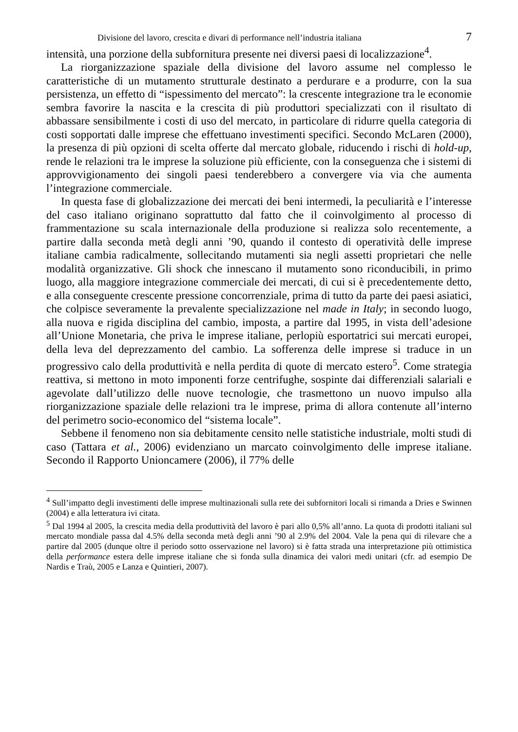Divisione del lavoro, crescita e divari di performance nell’industria italiana 7
intensità, una porzione della subfornitura presente nei diversi paesi di localizzazione<sup>4</sup>.
La riorganizzazione spaziale della divisione del lavoro assume nel complesso le caratteristiche di un mutamento strutturale destinato a perdurare e a produrre, con la sua persistenza, un effetto di “ispessimento del mercato”: la crescente integrazione tra le economie sembra favorire la nascita e la crescita di più produttori specializzati con il risultato di abbassare sensibilmente i costi di uso del mercato, in particolare di ridurre quella categoria di costi sopportati dalle imprese che effettuano investimenti specifici. Secondo McLaren (2000), la presenza di più opzioni di scelta offerte dal mercato globale, riducendo i rischi di hold-up, rende le relazioni tra le imprese la soluzione più efficiente, con la conseguenza che i sistemi di approvvigionamento dei singoli paesi tenderebbero a convergere via via che aumenta l’integrazione commerciale.
In questa fase di globalizzazione dei mercati dei beni intermedi, la peculiarità e l’interesse del caso italiano originano soprattutto dal fatto che il coinvolgimento al processo di frammentazione su scala internazionale della produzione si realizza solo recentemente, a partire dalla seconda metà degli anni ’90, quando il contesto di operatività delle imprese italiane cambia radicalmente, sollecitando mutamenti sia negli assetti proprietari che nelle modalità organizzative. Gli shock che innescano il mutamento sono riconducibili, in primo luogo, alla maggiore integrazione commerciale dei mercati, di cui si è precedentemente detto, e alla conseguente crescente pressione concorrenziale, prima di tutto da parte dei paesi asiatici, che colpisce severamente la prevalente specializzazione nel made in Italy; in secondo luogo, alla nuova e rigida disciplina del cambio, imposta, a partire dal 1995, in vista dell’adesione all’Unione Monetaria, che priva le imprese italiane, perlopiù esportatrici sui mercati europei, della leva del deprezzamento del cambio. La sofferenza delle imprese si traduce in un progressivo calo della produttività e nella perdita di quote di mercato estero<sup>5</sup>. Come strategia reattiva, si mettono in moto imponenti forze centrifughe, sospinte dai differenziali salariali e agevolate dall’utilizzo delle nuove tecnologie, che trasmettono un nuovo impulso alla riorganizzazione spaziale delle relazioni tra le imprese, prima di allora contenute all’interno del perimetro socio-economico del “sistema locale”.
Sebbene il fenomeno non sia debitamente censito nelle statistiche industriale, molti studi di caso (Tattara et al., 2006) evidenziano un marcato coinvolgimento delle imprese italiane. Secondo il Rapporto Unioncamere (2006), il 77% delle
<sup>4</sup> Sull’impatto degli investimenti delle imprese multinazionali sulla rete dei subfornitori locali si rimanda a Dries e Swinnen (2004) e alla letteratura ivi citata.
<sup>5</sup> Dal 1994 al 2005, la crescita media della produttività del lavoro è pari allo 0,5% all’anno. La quota di prodotti italiani sul mercato mondiale passa dal 4.5% della seconda metà degli anni ’90 al 2.9% del 2004. Vale la pena qui di rilevare che a partire dal 2005 (dunque oltre il periodo sotto osservazione nel lavoro) si è fatta strada una interpretazione più ottimistica della performance estera delle imprese italiane che si fonda sulla dinamica dei valori medi unitari (cfr. ad esempio De Nardis e Traù, 2005 e Lanza e Quintieri, 2007).